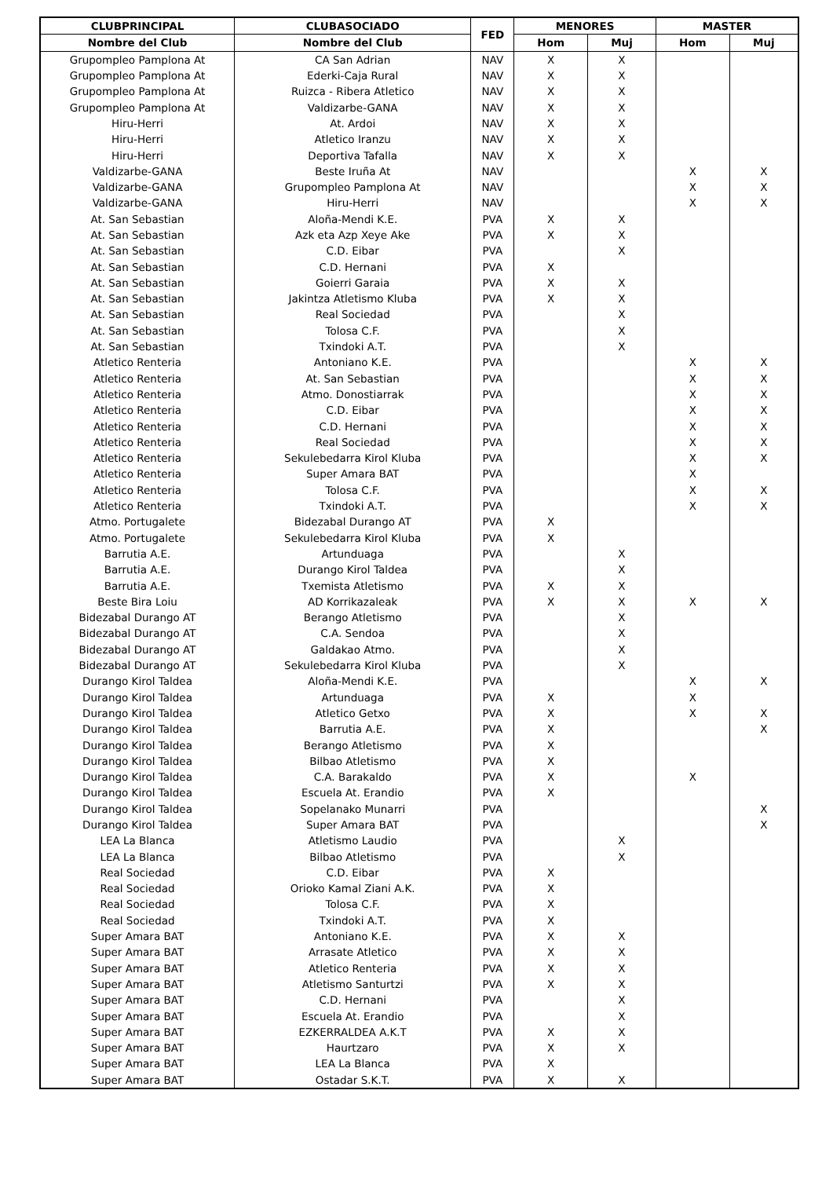| CLUBPRINCIPAL | CLUBASOCIADO | FED | MENORES | | MASTER | |
| --- | --- | --- | --- | --- | --- | --- |
| Nombre del Club | Nombre del Club | | Hom | Muj | Hom | Muj |
| Grupompleo Pamplona At | CA San Adrian | NAV | X | X | | |
| Grupompleo Pamplona At | Ederki-Caja Rural | NAV | X | X | | |
| Grupompleo Pamplona At | Ruizca - Ribera Atletico | NAV | X | X | | |
| Grupompleo Pamplona At | Valdizarbe-GANA | NAV | X | X | | |
| Hiru-Herri | At. Ardoi | NAV | X | X | | |
| Hiru-Herri | Atletico Iranzu | NAV | X | X | | |
| Hiru-Herri | Deportiva Tafalla | NAV | X | X | | |
| Valdizarbe-GANA | Beste Iruña At | NAV | | | X | X |
| Valdizarbe-GANA | Grupompleo Pamplona At | NAV | | | X | X |
| Valdizarbe-GANA | Hiru-Herri | NAV | | | X | X |
| At. San Sebastian | Aloña-Mendi K.E. | PVA | X | X | | |
| At. San Sebastian | Azk eta Azp Xeye Ake | PVA | X | X | | |
| At. San Sebastian | C.D. Eibar | PVA | | X | | |
| At. San Sebastian | C.D. Hernani | PVA | X | | | |
| At. San Sebastian | Goierri Garaia | PVA | X | X | | |
| At. San Sebastian | Jakintza Atletismo Kluba | PVA | X | X | | |
| At. San Sebastian | Real Sociedad | PVA | | X | | |
| At. San Sebastian | Tolosa C.F. | PVA | | X | | |
| At. San Sebastian | Txindoki A.T. | PVA | | X | | |
| Atletico Renteria | Antoniano K.E. | PVA | | | X | X |
| Atletico Renteria | At. San Sebastian | PVA | | | X | X |
| Atletico Renteria | Atmo. Donostiarrak | PVA | | | X | X |
| Atletico Renteria | C.D. Eibar | PVA | | | X | X |
| Atletico Renteria | C.D. Hernani | PVA | | | X | X |
| Atletico Renteria | Real Sociedad | PVA | | | X | X |
| Atletico Renteria | Sekulebedarra Kirol Kluba | PVA | | | X | X |
| Atletico Renteria | Super Amara BAT | PVA | | | X | |
| Atletico Renteria | Tolosa C.F. | PVA | | | X | X |
| Atletico Renteria | Txindoki A.T. | PVA | | | X | X |
| Atmo. Portugalete | Bidezabal Durango AT | PVA | X | | | |
| Atmo. Portugalete | Sekulebedarra Kirol Kluba | PVA | X | | | |
| Barrutia A.E. | Artunduaga | PVA | | X | | |
| Barrutia A.E. | Durango Kirol Taldea | PVA | | X | | |
| Barrutia A.E. | Txemista Atletismo | PVA | X | X | | |
| Beste Bira Loiu | AD Korrikazaleak | PVA | X | X | X | X |
| Bidezabal Durango AT | Berango Atletismo | PVA | | X | | |
| Bidezabal Durango AT | C.A. Sendoa | PVA | | X | | |
| Bidezabal Durango AT | Galdakao Atmo. | PVA | | X | | |
| Bidezabal Durango AT | Sekulebedarra Kirol Kluba | PVA | | X | | |
| Durango Kirol Taldea | Aloña-Mendi K.E. | PVA | | | X | X |
| Durango Kirol Taldea | Artunduaga | PVA | X | | X | |
| Durango Kirol Taldea | Atletico Getxo | PVA | X | | X | X |
| Durango Kirol Taldea | Barrutia A.E. | PVA | X | | | X |
| Durango Kirol Taldea | Berango Atletismo | PVA | X | | | |
| Durango Kirol Taldea | Bilbao Atletismo | PVA | X | | | |
| Durango Kirol Taldea | C.A. Barakaldo | PVA | X | | X | |
| Durango Kirol Taldea | Escuela At. Erandio | PVA | X | | | |
| Durango Kirol Taldea | Sopelanako Munarri | PVA | | | | X |
| Durango Kirol Taldea | Super Amara BAT | PVA | | | | X |
| LEA La Blanca | Atletismo Laudio | PVA | | X | | |
| LEA La Blanca | Bilbao Atletismo | PVA | | X | | |
| Real Sociedad | C.D. Eibar | PVA | X | | | |
| Real Sociedad | Orioko Kamal Ziani A.K. | PVA | X | | | |
| Real Sociedad | Tolosa C.F. | PVA | X | | | |
| Real Sociedad | Txindoki A.T. | PVA | X | | | |
| Super Amara BAT | Antoniano K.E. | PVA | X | X | | |
| Super Amara BAT | Arrasate Atletico | PVA | X | X | | |
| Super Amara BAT | Atletico Renteria | PVA | X | X | | |
| Super Amara BAT | Atletismo Santurtzi | PVA | X | X | | |
| Super Amara BAT | C.D. Hernani | PVA | | X | | |
| Super Amara BAT | Escuela At. Erandio | PVA | | X | | |
| Super Amara BAT | EZKERRALDEA A.K.T | PVA | X | X | | |
| Super Amara BAT | Haurtzaro | PVA | X | X | | |
| Super Amara BAT | LEA La Blanca | PVA | X | | | |
| Super Amara BAT | Ostadar S.K.T. | PVA | X | X | | |